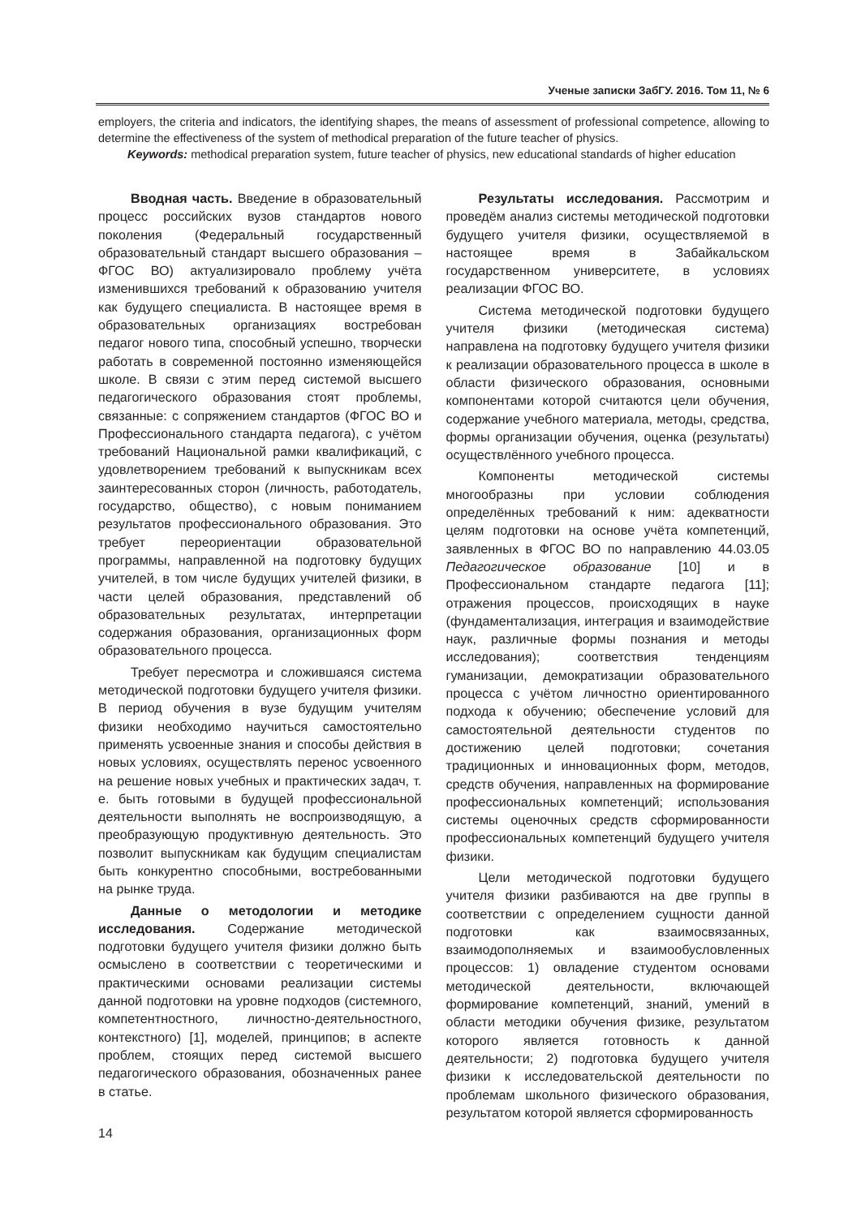Ученые записки ЗабГУ. 2016. Том 11, № 6
employers, the criteria and indicators, the identifying shapes, the means of assessment of professional competence, allowing to determine the effectiveness of the system of methodical preparation of the future teacher of physics.
Keywords: methodical preparation system, future teacher of physics, new educational standards of higher education
Вводная часть. Введение в образовательный процесс российских вузов стандартов нового поколения (Федеральный государственный образовательный стандарт высшего образования – ФГОС ВО) актуализировало проблему учёта изменившихся требований к образованию учителя как будущего специалиста. В настоящее время в образовательных организациях востребован педагог нового типа, способный успешно, творчески работать в современной постоянно изменяющейся школе. В связи с этим перед системой высшего педагогического образования стоят проблемы, связанные: с сопряжением стандартов (ФГОС ВО и Профессионального стандарта педагога), с учётом требований Национальной рамки квалификаций, с удовлетворением требований к выпускникам всех заинтересованных сторон (личность, работодатель, государство, общество), с новым пониманием результатов профессионального образования. Это требует переориентации образовательной программы, направленной на подготовку будущих учителей, в том числе будущих учителей физики, в части целей образования, представлений об образовательных результатах, интерпретации содержания образования, организационных форм образовательного процесса.
Требует пересмотра и сложившаяся система методической подготовки будущего учителя физики. В период обучения в вузе будущим учителям физики необходимо научиться самостоятельно применять усвоенные знания и способы действия в новых условиях, осуществлять перенос усвоенного на решение новых учебных и практических задач, т. е. быть готовыми в будущей профессиональной деятельности выполнять не воспроизводящую, а преобразующую продуктивную деятельность. Это позволит выпускникам как будущим специалистам быть конкурентно способными, востребованными на рынке труда.
Данные о методологии и методике исследования. Содержание методической подготовки будущего учителя физики должно быть осмыслено в соответствии с теоретическими и практическими основами реализации системы данной подготовки на уровне подходов (системного, компетентностного, личностно-деятельностного, контекстного) [1], моделей, принципов; в аспекте проблем, стоящих перед системой высшего педагогического образования, обозначенных ранее в статье.
Результаты исследования. Рассмотрим и проведём анализ системы методической подготовки будущего учителя физики, осуществляемой в настоящее время в Забайкальском государственном университете, в условиях реализации ФГОС ВО.
Система методической подготовки будущего учителя физики (методическая система) направлена на подготовку будущего учителя физики к реализации образовательного процесса в школе в области физического образования, основными компонентами которой считаются цели обучения, содержание учебного материала, методы, средства, формы организации обучения, оценка (результаты) осуществлённого учебного процесса.
Компоненты методической системы многообразны при условии соблюдения определённых требований к ним: адекватности целям подготовки на основе учёта компетенций, заявленных в ФГОС ВО по направлению 44.03.05 Педагогическое образование [10] и в Профессиональном стандарте педагога [11]; отражения процессов, происходящих в науке (фундаментализация, интеграция и взаимодействие наук, различные формы познания и методы исследования); соответствия тенденциям гуманизации, демократизации образовательного процесса с учётом личностно ориентированного подхода к обучению; обеспечение условий для самостоятельной деятельности студентов по достижению целей подготовки; сочетания традиционных и инновационных форм, методов, средств обучения, направленных на формирование профессиональных компетенций; использования системы оценочных средств сформированности профессиональных компетенций будущего учителя физики.
Цели методической подготовки будущего учителя физики разбиваются на две группы в соответствии с определением сущности данной подготовки как взаимосвязанных, взаимодополняемых и взаимообусловленных процессов: 1) овладение студентом основами методической деятельности, включающей формирование компетенций, знаний, умений в области методики обучения физике, результатом которого является готовность к данной деятельности; 2) подготовка будущего учителя физики к исследовательской деятельности по проблемам школьного физического образования, результатом которой является сформированность
14